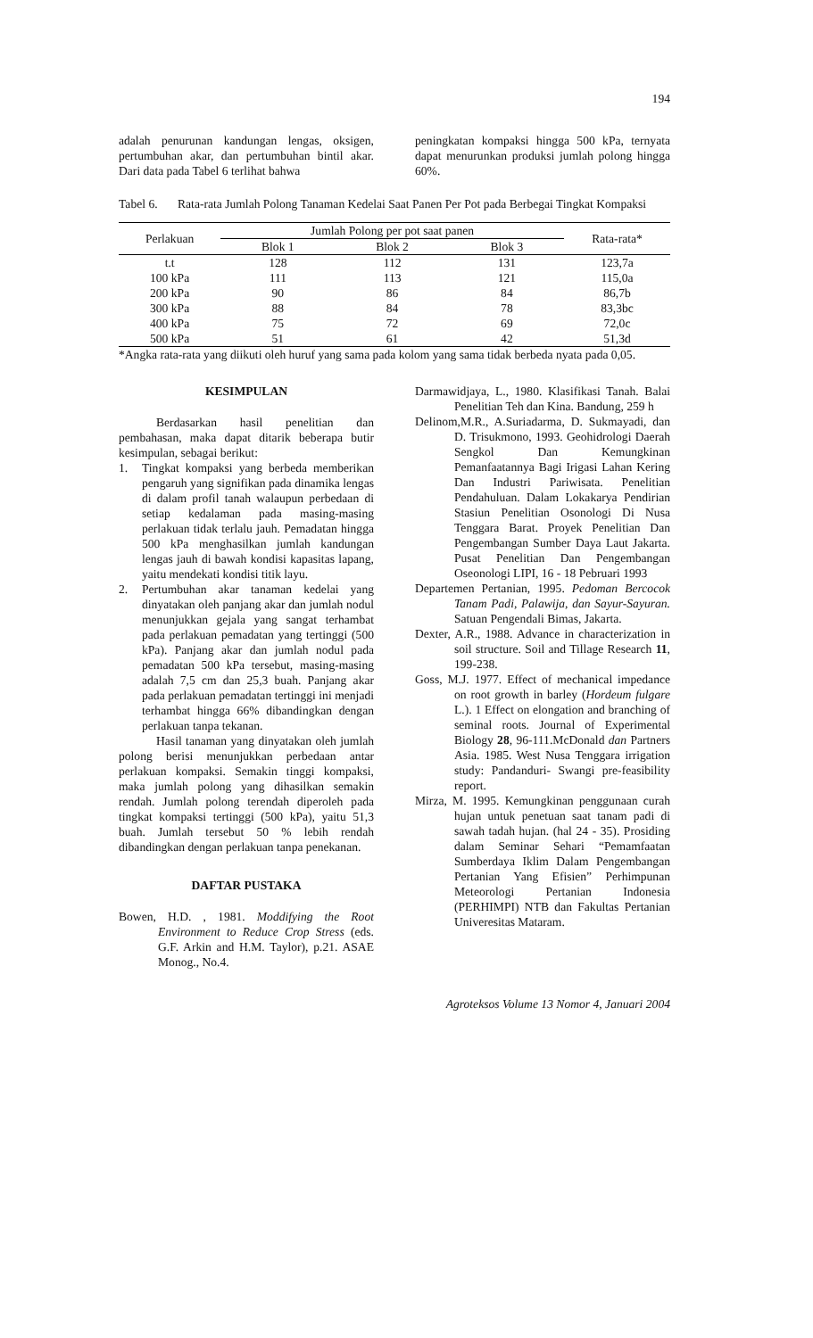194
adalah penurunan kandungan lengas, oksigen, pertumbuhan akar, dan pertumbuhan bintil akar. Dari data pada Tabel 6 terlihat bahwa
peningkatan kompaksi hingga 500 kPa, ternyata dapat menurunkan produksi jumlah polong hingga 60%.
Tabel 6. Rata-rata Jumlah Polong Tanaman Kedelai Saat Panen Per Pot pada Berbegai Tingkat Kompaksi
| Perlakuan | Jumlah Polong per pot saat panen | | | Rata-rata* |
| --- | --- | --- | --- | --- |
| | Blok 1 | Blok 2 | Blok 3 | |
| t.t | 128 | 112 | 131 | 123,7a |
| 100 kPa | 111 | 113 | 121 | 115,0a |
| 200 kPa | 90 | 86 | 84 | 86,7b |
| 300 kPa | 88 | 84 | 78 | 83,3bc |
| 400 kPa | 75 | 72 | 69 | 72,0c |
| 500 kPa | 51 | 61 | 42 | 51,3d |
*Angka rata-rata yang diikuti oleh huruf yang sama pada kolom yang sama tidak berbeda nyata pada 0,05.
KESIMPULAN
Berdasarkan hasil penelitian dan pembahasan, maka dapat ditarik beberapa butir kesimpulan, sebagai berikut:
1. Tingkat kompaksi yang berbeda memberikan pengaruh yang signifikan pada dinamika lengas di dalam profil tanah walaupun perbedaan di setiap kedalaman pada masing-masing perlakuan tidak terlalu jauh. Pemadatan hingga 500 kPa menghasilkan jumlah kandungan lengas jauh di bawah kondisi kapasitas lapang, yaitu mendekati kondisi titik layu.
2. Pertumbuhan akar tanaman kedelai yang dinyatakan oleh panjang akar dan jumlah nodul menunjukkan gejala yang sangat terhambat pada perlakuan pemadatan yang tertinggi (500 kPa). Panjang akar dan jumlah nodul pada pemadatan 500 kPa tersebut, masing-masing adalah 7,5 cm dan 25,3 buah. Panjang akar pada perlakuan pemadatan tertinggi ini menjadi terhambat hingga 66% dibandingkan dengan perlakuan tanpa tekanan.
Hasil tanaman yang dinyatakan oleh jumlah polong berisi menunjukkan perbedaan antar perlakuan kompaksi. Semakin tinggi kompaksi, maka jumlah polong yang dihasilkan semakin rendah. Jumlah polong terendah diperoleh pada tingkat kompaksi tertinggi (500 kPa), yaitu 51,3 buah. Jumlah tersebut 50 % lebih rendah dibandingkan dengan perlakuan tanpa penekanan.
DAFTAR PUSTAKA
Bowen, H.D. , 1981. Moddifying the Root Environment to Reduce Crop Stress (eds. G.F. Arkin and H.M. Taylor), p.21. ASAE Monog., No.4.
Darmawidjaya, L., 1980. Klasifikasi Tanah. Balai Penelitian Teh dan Kina. Bandung, 259 h
Delinom,M.R., A.Suriadarma, D. Sukmayadi, dan D. Trisukmono, 1993. Geohidrologi Daerah Sengkol Dan Kemungkinan Pemanfaatannya Bagi Irigasi Lahan Kering Dan Industri Pariwisata. Penelitian Pendahuluan. Dalam Lokakarya Pendirian Stasiun Penelitian Osonologi Di Nusa Tenggara Barat. Proyek Penelitian Dan Pengembangan Sumber Daya Laut Jakarta. Pusat Penelitian Dan Pengembangan Oseonologi LIPI, 16 - 18 Pebruari 1993
Departemen Pertanian, 1995. Pedoman Bercocok Tanam Padi, Palawija, dan Sayur-Sayuran. Satuan Pengendali Bimas, Jakarta.
Dexter, A.R., 1988. Advance in characterization in soil structure. Soil and Tillage Research 11, 199-238.
Goss, M.J. 1977. Effect of mechanical impedance on root growth in barley (Hordeum fulgare L.). 1 Effect on elongation and branching of seminal roots. Journal of Experimental Biology 28, 96-111.McDonald dan Partners Asia. 1985. West Nusa Tenggara irrigation study: Pandanduri- Swangi pre-feasibility report.
Mirza, M. 1995. Kemungkinan penggunaan curah hujan untuk penetuan saat tanam padi di sawah tadah hujan. (hal 24 - 35). Prosiding dalam Seminar Sehari “Pemamfaatan Sumberdaya Iklim Dalam Pengembangan Pertanian Yang Efisien” Perhimpunan Meteorologi Pertanian Indonesia (PERHIMPI) NTB dan Fakultas Pertanian Univeresitas Mataram.
Agroteksos Volume 13 Nomor 4, Januari 2004